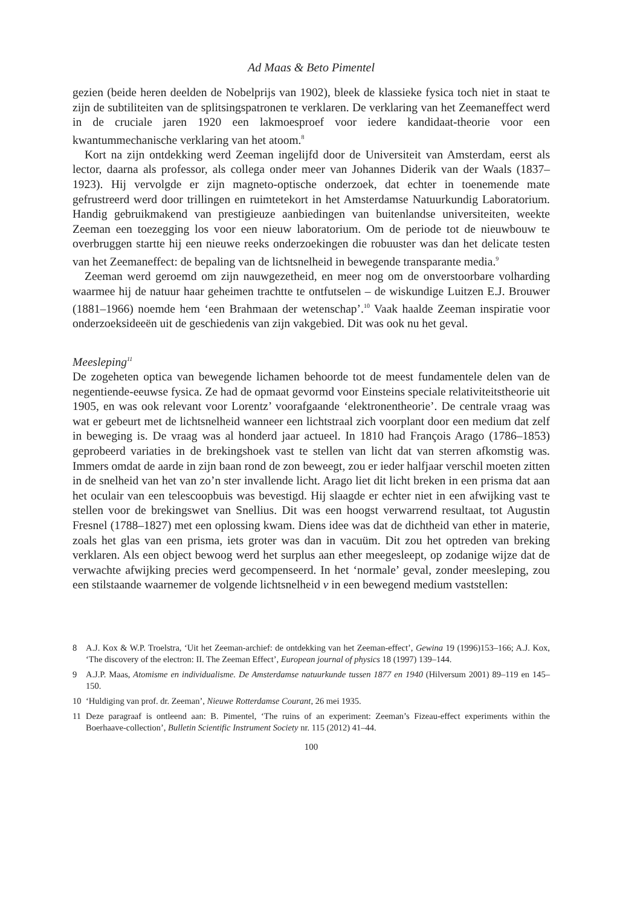Ad Maas & Beto Pimentel
gezien (beide heren deelden de Nobelprijs van 1902), bleek de klassieke fysica toch niet in staat te zijn de subtiliteiten van de splitsingspatronen te verklaren. De verklaring van het Zeemaneffect werd in de cruciale jaren 1920 een lakmoesproef voor iedere kandidaat-theorie voor een kwantummechanische verklaring van het atoom.<sup>8</sup>
Kort na zijn ontdekking werd Zeeman ingelijfd door de Universiteit van Amsterdam, eerst als lector, daarna als professor, als collega onder meer van Johannes Diderik van der Waals (1837–1923). Hij vervolgde er zijn magneto-optische onderzoek, dat echter in toenemende mate gefrustreerd werd door trillingen en ruimtetekort in het Amsterdamse Natuurkundig Laboratorium. Handig gebruikmakend van prestigieuze aanbiedingen van buitenlandse universiteiten, weekte Zeeman een toezegging los voor een nieuw laboratorium. Om de periode tot de nieuwbouw te overbruggen startte hij een nieuwe reeks onderzoekingen die robuuster was dan het delicate testen van het Zeemaneffect: de bepaling van de lichtsnelheid in bewegende transparante media.<sup>9</sup>
Zeeman werd geroemd om zijn nauwgezetheid, en meer nog om de onverstoorbare volharding waarmee hij de natuur haar geheimen trachtte te ontfutselen – de wiskundige Luitzen E.J. Brouwer (1881–1966) noemde hem ‘een Brahmaan der wetenschap’.<sup>10</sup> Vaak haalde Zeeman inspiratie voor onderzoeksideeën uit de geschiedenis van zijn vakgebied. Dit was ook nu het geval.
Meesleping<sup>11</sup>
De zogeheten optica van bewegende lichamen behoorde tot de meest fundamentele delen van de negentiende-eeuwse fysica. Ze had de opmaat gevormd voor Einsteins speciale relativiteitstheorie uit 1905, en was ook relevant voor Lorentz’ voorafgaande ‘elektronentheorie’. De centrale vraag was wat er gebeurt met de lichtsnelheid wanneer een lichtstraal zich voorplant door een medium dat zelf in beweging is. De vraag was al honderd jaar actueel. In 1810 had François Arago (1786–1853) geprobeerd variaties in de brekingshoek vast te stellen van licht dat van sterren afkomstig was. Immers omdat de aarde in zijn baan rond de zon beweegt, zou er ieder halfjaar verschil moeten zitten in de snelheid van het van zo’n ster invallende licht. Arago liet dit licht breken in een prisma dat aan het oculair van een telescoopbuis was bevestigd. Hij slaagde er echter niet in een afwijking vast te stellen voor de brekingswet van Snellius. Dit was een hoogst verwarrend resultaat, tot Augustin Fresnel (1788–1827) met een oplossing kwam. Diens idee was dat de dichtheid van ether in materie, zoals het glas van een prisma, iets groter was dan in vacuüm. Dit zou het optreden van breking verklaren. Als een object bewoog werd het surplus aan ether meegesleept, op zodanige wijze dat de verwachte afwijking precies werd gecompenseerd. In het ‘normale’ geval, zonder meesleping, zou een stilstaande waarnemer de volgende lichtsnelheid v in een bewegend medium vaststellen:
8 A.J. Kox & W.P. Troelstra, ‘Uit het Zeeman-archief: de ontdekking van het Zeeman-effect’, Gewina 19 (1996)153–166; A.J. Kox, ‘The discovery of the electron: II. The Zeeman Effect’, European journal of physics 18 (1997) 139–144.
9 A.J.P. Maas, Atomisme en individualisme. De Amsterdamse natuurkunde tussen 1877 en 1940 (Hilversum 2001) 89–119 en 145–150.
10 ‘Huldiging van prof. dr. Zeeman’, Nieuwe Rotterdamse Courant, 26 mei 1935.
11 Deze paragraaf is ontleend aan: B. Pimentel, ‘The ruins of an experiment: Zeeman’s Fizeau-effect experiments within the Boerhaave-collection’, Bulletin Scientific Instrument Society nr. 115 (2012) 41–44.
100